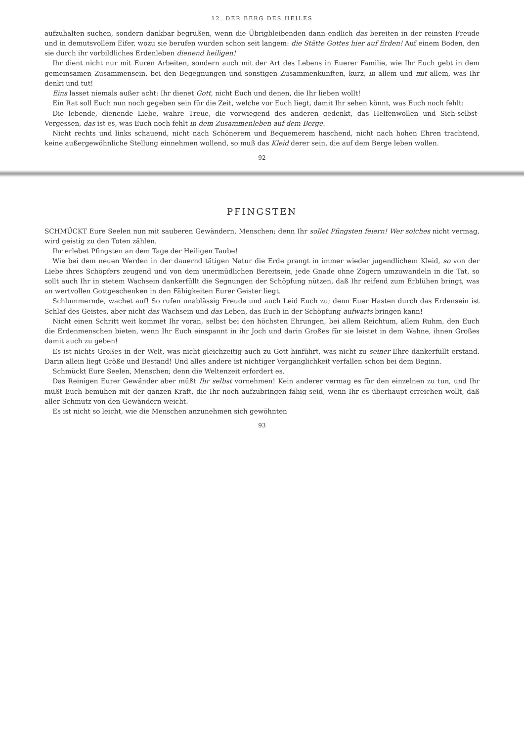12. DER BERG DES HEILES
aufzuhalten suchen, sondern dankbar begrüßen, wenn die Übrigbleibenden dann endlich das bereiten in der reinsten Freude und in demutsvollem Eifer, wozu sie berufen wurden schon seit langem: die Stätte Gottes hier auf Erden! Auf einem Boden, den sie durch ihr vorbildliches Erdenleben dienend heiligen!
Ihr dient nicht nur mit Euren Arbeiten, sondern auch mit der Art des Lebens in Euerer Familie, wie Ihr Euch gebt in dem gemeinsamen Zusammensein, bei den Begegnungen und sonstigen Zusammenkünften, kurz, in allem und mit allem, was Ihr denkt und tut!
Eins lasset niemals außer acht: Ihr dienet Gott, nicht Euch und denen, die Ihr lieben wollt!
Ein Rat soll Euch nun noch gegeben sein für die Zeit, welche vor Euch liegt, damit Ihr sehen könnt, was Euch noch fehlt:
Die lebende, dienende Liebe, wahre Treue, die vorwiegend des anderen gedenkt, das Helfenwollen und Sich-selbst-Vergessen, das ist es, was Euch noch fehlt in dem Zusammenleben auf dem Berge.
Nicht rechts und links schauend, nicht nach Schönerem und Bequemerem haschend, nicht nach hohen Ehren trachtend, keine außergewöhnliche Stellung einnehmen wollend, so muß das Kleid derer sein, die auf dem Berge leben wollen.
92
PFINGSTEN
SCHMÜCKT Eure Seelen nun mit sauberen Gewändern, Menschen; denn Ihr sollet Pfingsten feiern! Wer solches nicht vermag, wird geistig zu den Toten zählen.
Ihr erlebet Pfingsten an dem Tage der Heiligen Taube!
Wie bei dem neuen Werden in der dauernd tätigen Natur die Erde prangt in immer wieder jugendlichem Kleid, so von der Liebe ihres Schöpfers zeugend und von dem unermüdlichen Bereitsein, jede Gnade ohne Zögern umzuwandeln in die Tat, so sollt auch Ihr in stetem Wachsein dankerfüllt die Segnungen der Schöpfung nützen, daß Ihr reifend zum Erblühen bringt, was an wertvollen Gottgeschenken in den Fähigkeiten Eurer Geister liegt.
Schlummernde, wachet auf! So rufen unablässig Freude und auch Leid Euch zu; denn Euer Hasten durch das Erdensein ist Schlaf des Geistes, aber nicht das Wachsein und das Leben, das Euch in der Schöpfung aufwärts bringen kann!
Nicht einen Schritt weit kommet Ihr voran, selbst bei den höchsten Ehrungen, bei allem Reichtum, allem Ruhm, den Euch die Erdenmenschen bieten, wenn Ihr Euch einspannt in ihr Joch und darin Großes für sie leistet in dem Wahne, ihnen Großes damit auch zu geben!
Es ist nichts Großes in der Welt, was nicht gleichzeitig auch zu Gott hinführt, was nicht zu seiner Ehre dankerfüllt erstand. Darin allein liegt Größe und Bestand! Und alles andere ist nichtiger Vergänglichkeit verfallen schon bei dem Beginn.
Schmückt Eure Seelen, Menschen; denn die Weltenzeit erfordert es.
Das Reinigen Eurer Gewänder aber müßt Ihr selbst vornehmen! Kein anderer vermag es für den einzelnen zu tun, und Ihr müßt Euch bemühen mit der ganzen Kraft, die Ihr noch aufzubringen fähig seid, wenn Ihr es überhaupt erreichen wollt, daß aller Schmutz von den Gewändern weicht.
Es ist nicht so leicht, wie die Menschen anzunehmen sich gewöhnten
93